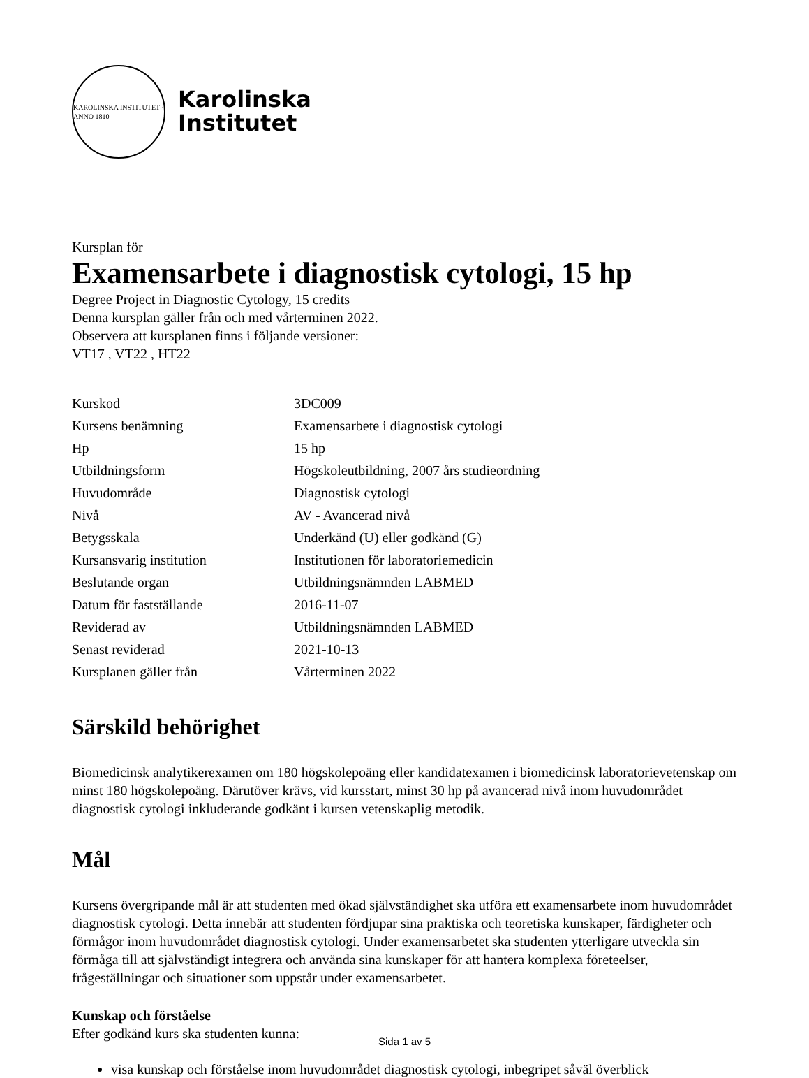KAROLINSKA INSTITUTET · ANNO 1810
Karolinska
Institutet
Kursplan för
Examensarbete i diagnostisk cytologi, 15 hp
Degree Project in Diagnostic Cytology, 15 credits
Denna kursplan gäller från och med vårterminen 2022.
Observera att kursplanen finns i följande versioner:
VT17 , VT22 , HT22
| Kurskod | 3DC009 |
| Kursens benämning | Examensarbete i diagnostisk cytologi |
| Hp | 15 hp |
| Utbildningsform | Högskoleutbildning, 2007 års studieordning |
| Huvudområde | Diagnostisk cytologi |
| Nivå | AV - Avancerad nivå |
| Betygsskala | Underkänd (U) eller godkänd (G) |
| Kursansvarig institution | Institutionen för laboratoriemedicin |
| Beslutande organ | Utbildningsnämnden LABMED |
| Datum för fastställande | 2016-11-07 |
| Reviderad av | Utbildningsnämnden LABMED |
| Senast reviderad | 2021-10-13 |
| Kursplanen gäller från | Vårterminen 2022 |
Särskild behörighet
Biomedicinsk analytikerexamen om 180 högskolepoäng eller kandidatexamen i biomedicinsk laboratorievetenskap om minst 180 högskolepoäng. Därutöver krävs, vid kursstart, minst 30 hp på avancerad nivå inom huvudområdet diagnostisk cytologi inkluderande godkänt i kursen vetenskaplig metodik.
Mål
Kursens övergripande mål är att studenten med ökad självständighet ska utföra ett examensarbete inom huvudområdet diagnostisk cytologi. Detta innebär att studenten fördjupar sina praktiska och teoretiska kunskaper, färdigheter och förmågor inom huvudområdet diagnostisk cytologi. Under examensarbetet ska studenten ytterligare utveckla sin förmåga till att självständigt integrera och använda sina kunskaper för att hantera komplexa företeelser, frågeställningar och situationer som uppstår under examensarbetet.
Kunskap och förståelse
Efter godkänd kurs ska studenten kunna:
visa kunskap och förståelse inom huvudområdet diagnostisk cytologi, inbegripet såväl överblick
Sida 1 av 5